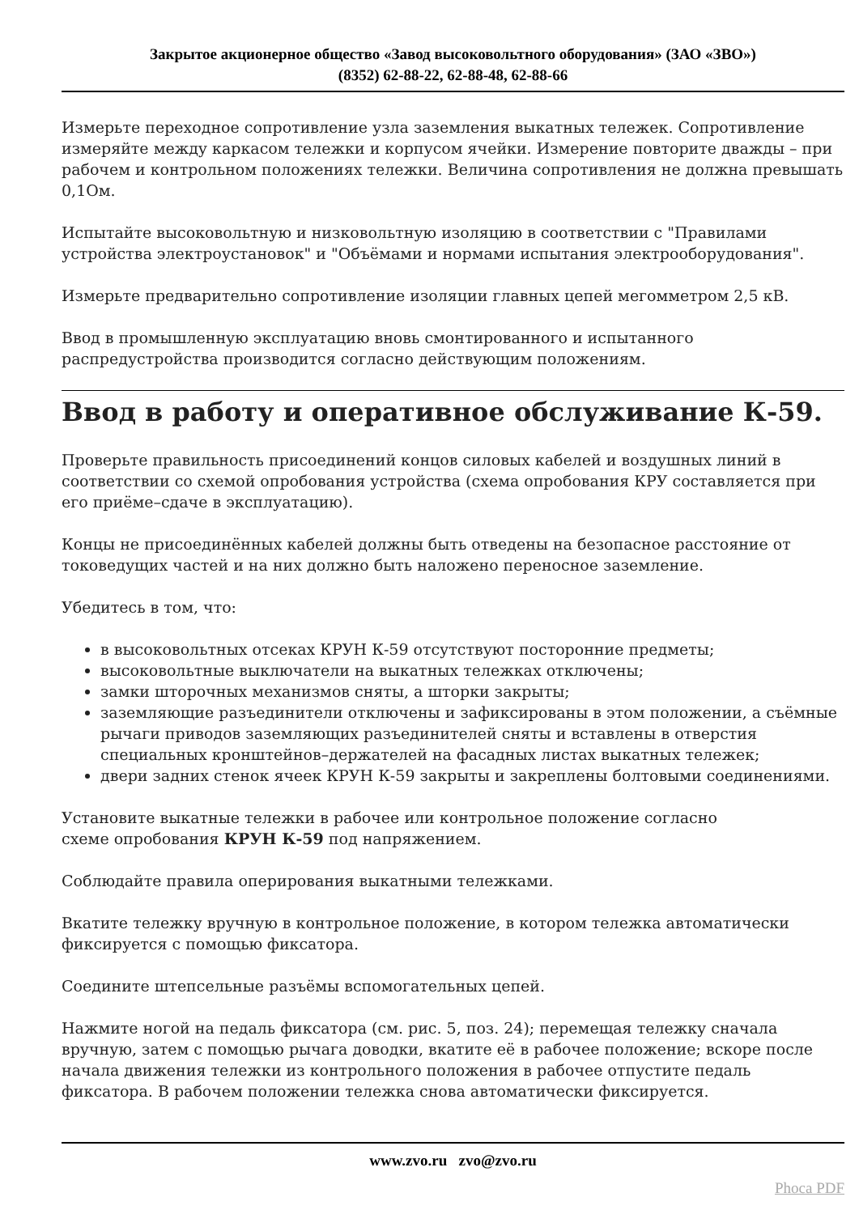Закрытое акционерное общество «Завод высоковольтного оборудования» (ЗАО «ЗВО»)
(8352) 62-88-22, 62-88-48, 62-88-66
Измерьте переходное сопротивление узла заземления выкатных тележек. Сопротивление измеряйте между каркасом тележки и корпусом ячейки. Измерение повторите дважды – при рабочем и контрольном положениях тележки. Величина сопротивления не должна превышать 0,1Ом.
Испытайте высоковольтную и низковольтную изоляцию в соответствии с "Правилами устройства электроустановок" и "Объёмами и нормами испытания электрооборудования".
Измерьте предварительно сопротивление изоляции главных цепей мегомметром 2,5 кВ.
Ввод в промышленную эксплуатацию вновь смонтированного и испытанного распредустройства производится согласно действующим положениям.
Ввод в работу и оперативное обслуживание К-59.
Проверьте правильность присоединений концов силовых кабелей и воздушных линий в соответствии со схемой опробования устройства (схема опробования КРУ составляется при его приёме–сдаче в эксплуатацию).
Концы не присоединённых кабелей должны быть отведены на безопасное расстояние от токоведущих частей и на них должно быть наложено переносное заземление.
Убедитесь в том, что:
в высоковольтных отсеках КРУН К-59 отсутствуют посторонние предметы;
высоковольтные выключатели на выкатных тележках отключены;
замки шторочных механизмов сняты, а шторки закрыты;
заземляющие разъединители отключены и зафиксированы в этом положении, а съёмные рычаги приводов заземляющих разъединителей сняты и вставлены в отверстия специальных кронштейнов–держателей на фасадных листах выкатных тележек;
двери задних стенок ячеек КРУН К-59 закрыты и закреплены болтовыми соединениями.
Установите выкатные тележки в рабочее или контрольное положение согласно
схеме опробования КРУН К-59 под напряжением.
Соблюдайте правила оперирования выкатными тележками.
Вкатите тележку вручную в контрольное положение, в котором тележка автоматически фиксируется с помощью фиксатора.
Соедините штепсельные разъёмы вспомогательных цепей.
Нажмите ногой на педаль фиксатора (см. рис. 5, поз. 24); перемещая тележку сначала вручную, затем с помощью рычага доводки, вкатите её в рабочее положение; вскоре после начала движения тележки из контрольного положения в рабочее отпустите педаль фиксатора. В рабочем положении тележка снова автоматически фиксируется.
www.zvo.ru zvo@zvo.ru
Phoca PDF